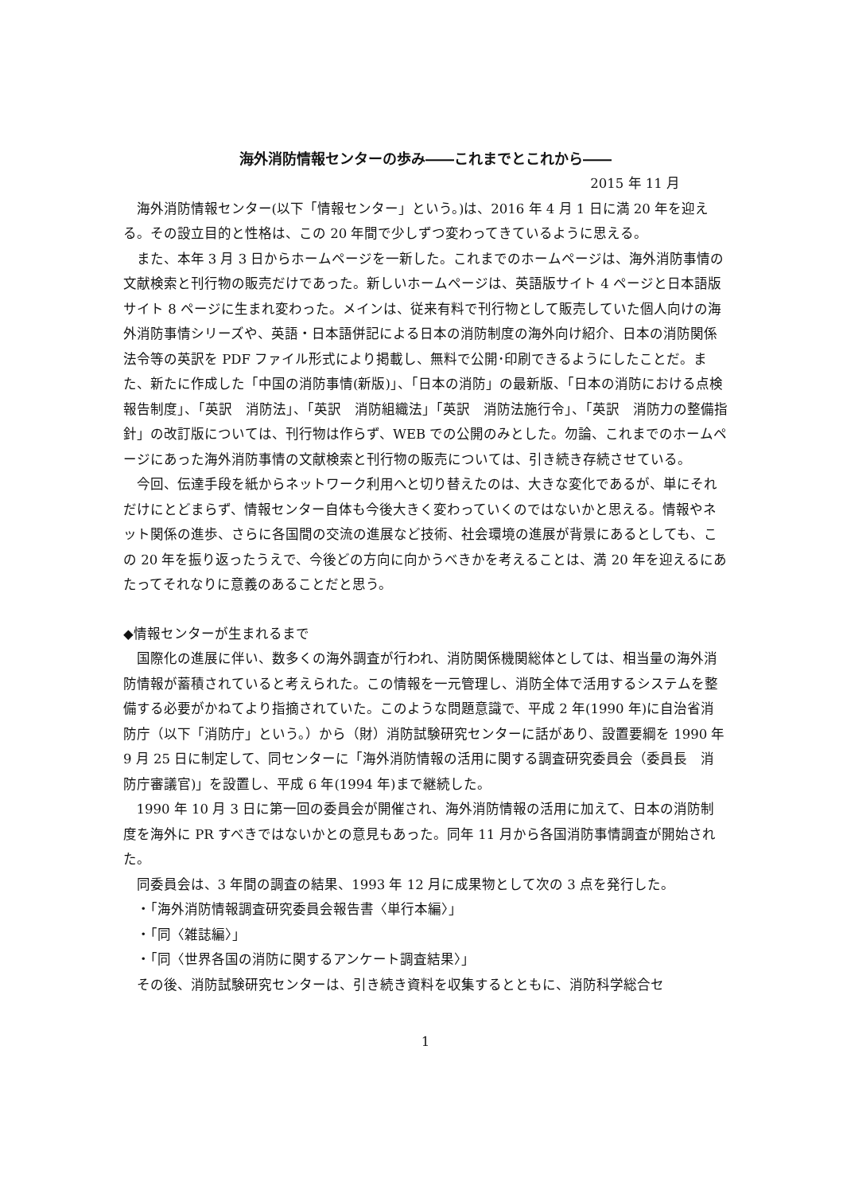海外消防情報センターの歩み――これまでとこれから――
2015 年 11 月
海外消防情報センター(以下「情報センター」という。)は、2016 年 4 月 1 日に満 20 年を迎える。その設立目的と性格は、この 20 年間で少しずつ変わってきているように思える。
また、本年 3 月 3 日からホームページを一新した。これまでのホームページは、海外消防事情の文献検索と刊行物の販売だけであった。新しいホームページは、英語版サイト 4 ページと日本語版サイト 8 ページに生まれ変わった。メインは、従来有料で刊行物として販売していた個人向けの海外消防事情シリーズや、英語・日本語併記による日本の消防制度の海外向け紹介、日本の消防関係法令等の英訳を PDF ファイル形式により掲載し、無料で公開･印刷できるようにしたことだ。また、新たに作成した「中国の消防事情(新版)」、「日本の消防」の最新版、「日本の消防における点検報告制度」、「英訳　消防法」、「英訳　消防組織法」「英訳　消防法施行令」、「英訳　消防力の整備指針」の改訂版については、刊行物は作らず、WEB での公開のみとした。勿論、これまでのホームページにあった海外消防事情の文献検索と刊行物の販売については、引き続き存続させている。
今回、伝達手段を紙からネットワーク利用へと切り替えたのは、大きな変化であるが、単にそれだけにとどまらず、情報センター自体も今後大きく変わっていくのではないかと思える。情報やネット関係の進歩、さらに各国間の交流の進展など技術、社会環境の進展が背景にあるとしても、この 20 年を振り返ったうえで、今後どの方向に向かうべきかを考えることは、満 20 年を迎えるにあたってそれなりに意義のあることだと思う。
◆情報センターが生まれるまで
国際化の進展に伴い、数多くの海外調査が行われ、消防関係機関総体としては、相当量の海外消防情報が蓄積されていると考えられた。この情報を一元管理し、消防全体で活用するシステムを整備する必要がかねてより指摘されていた。このような問題意識で、平成 2 年(1990 年)に自治省消防庁（以下「消防庁」という。）から（財）消防試験研究センターに話があり、設置要綱を 1990 年 9 月 25 日に制定して、同センターに「海外消防情報の活用に関する調査研究委員会（委員長　消防庁審議官)」を設置し、平成 6 年(1994 年)まで継続した。
1990 年 10 月 3 日に第一回の委員会が開催され、海外消防情報の活用に加えて、日本の消防制度を海外に PR すべきではないかとの意見もあった。同年 11 月から各国消防事情調査が開始された。
同委員会は、3 年間の調査の結果、1993 年 12 月に成果物として次の 3 点を発行した。
・「海外消防情報調査研究委員会報告書〈単行本編〉」
・「同〈雑誌編〉」
・「同〈世界各国の消防に関するアンケート調査結果〉」
その後、消防試験研究センターは、引き続き資料を収集するとともに、消防科学総合セ
1